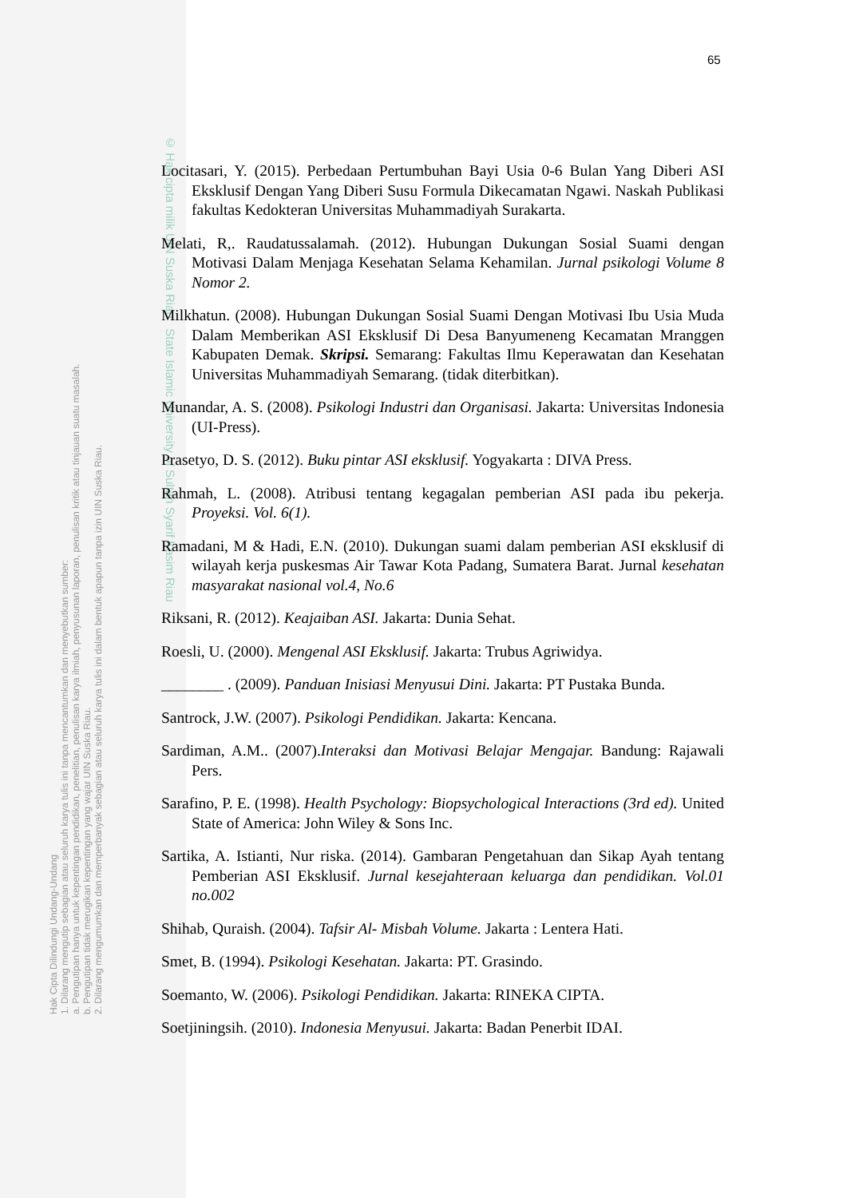Hak Cipta Dilindungi Undang-Undang
1. Dilarang mengutip sebagian atau seluruh karya tulis ini tanpa mencantumkan dan menyebutkan sumber:
a. Pengutipan hanya untuk kepentingan pendidikan, penelitian, penulisan karya ilmiah, penyusunan laporan, penulisan kritik atau tinjauan suatu masalah.
b. Pengutipan tidak merugikan kepentingan yang wajar UIN Suska Riau.
2. Dilarang mengumumkan dan memperbanyak sebagian atau seluruh karya tulis ini dalam bentuk apapun tanpa izin UIN Suska Riau.
© Hak cipta milik UIN Suska Riau State Islamic University of Sultan Syarif Kasim Riau
65
Locitasari, Y. (2015). Perbedaan Pertumbuhan Bayi Usia 0-6 Bulan Yang Diberi ASI Eksklusif Dengan Yang Diberi Susu Formula Dikecamatan Ngawi. Naskah Publikasi fakultas Kedokteran Universitas Muhammadiyah Surakarta.
Melati, R,. Raudatussalamah. (2012). Hubungan Dukungan Sosial Suami dengan Motivasi Dalam Menjaga Kesehatan Selama Kehamilan. Jurnal psikologi Volume 8 Nomor 2.
Milkhatun. (2008). Hubungan Dukungan Sosial Suami Dengan Motivasi Ibu Usia Muda Dalam Memberikan ASI Eksklusif Di Desa Banyumeneng Kecamatan Mranggen Kabupaten Demak. Skripsi. Semarang: Fakultas Ilmu Keperawatan dan Kesehatan Universitas Muhammadiyah Semarang. (tidak diterbitkan).
Munandar, A. S. (2008). Psikologi Industri dan Organisasi. Jakarta: Universitas Indonesia (UI-Press).
Prasetyo, D. S. (2012). Buku pintar ASI eksklusif. Yogyakarta : DIVA Press.
Rahmah, L. (2008). Atribusi tentang kegagalan pemberian ASI pada ibu pekerja. Proyeksi. Vol. 6(1).
Ramadani, M & Hadi, E.N. (2010). Dukungan suami dalam pemberian ASI eksklusif di wilayah kerja puskesmas Air Tawar Kota Padang, Sumatera Barat. Jurnal kesehatan masyarakat nasional vol.4, No.6
Riksani, R. (2012). Keajaiban ASI. Jakarta: Dunia Sehat.
Roesli, U. (2000). Mengenal ASI Eksklusif. Jakarta: Trubus Agriwidya.
________ . (2009). Panduan Inisiasi Menyusui Dini. Jakarta: PT Pustaka Bunda.
Santrock, J.W. (2007). Psikologi Pendidikan. Jakarta: Kencana.
Sardiman, A.M.. (2007).Interaksi dan Motivasi Belajar Mengajar. Bandung: Rajawali Pers.
Sarafino, P. E. (1998). Health Psychology: Biopsychological Interactions (3rd ed). United State of America: John Wiley & Sons Inc.
Sartika, A. Istianti, Nur riska. (2014). Gambaran Pengetahuan dan Sikap Ayah tentang Pemberian ASI Eksklusif. Jurnal kesejahteraan keluarga dan pendidikan. Vol.01 no.002
Shihab, Quraish. (2004). Tafsir Al- Misbah Volume. Jakarta : Lentera Hati.
Smet, B. (1994). Psikologi Kesehatan. Jakarta: PT. Grasindo.
Soemanto, W. (2006). Psikologi Pendidikan. Jakarta: RINEKA CIPTA.
Soetjiningsih. (2010). Indonesia Menyusui. Jakarta: Badan Penerbit IDAI.